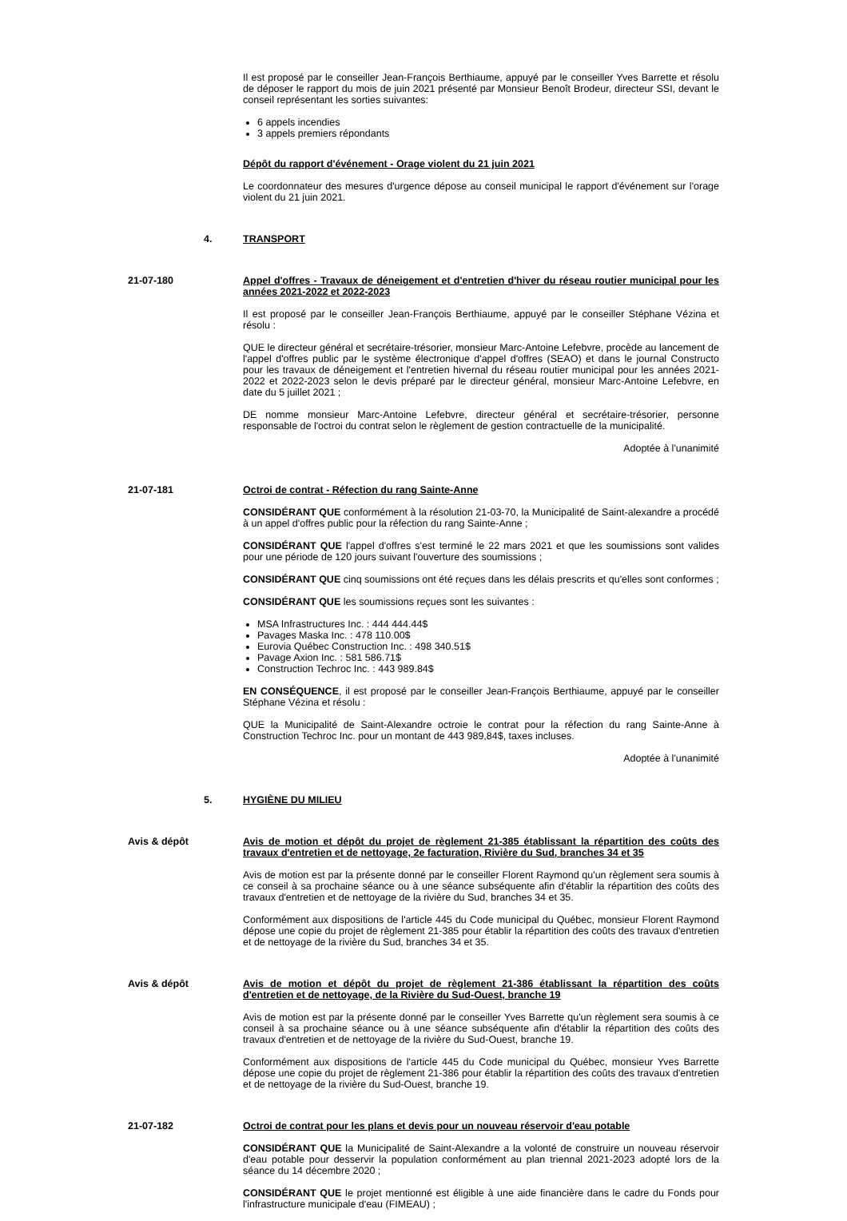Il est proposé par le conseiller Jean-François Berthiaume, appuyé par le conseiller Yves Barrette et résolu de déposer le rapport du mois de juin 2021 présenté par Monsieur Benoît Brodeur, directeur SSI, devant le conseil représentant les sorties suivantes:
6 appels incendies
3 appels premiers répondants
Dépôt du rapport d'événement - Orage violent du 21 juin 2021
Le coordonnateur des mesures d'urgence dépose au conseil municipal le rapport d'événement sur l'orage violent du 21 juin 2021.
4. TRANSPORT
21-07-180 Appel d'offres - Travaux de déneigement et d'entretien d'hiver du réseau routier municipal pour les années 2021-2022 et 2022-2023
Il est proposé par le conseiller Jean-François Berthiaume, appuyé par le conseiller Stéphane Vézina et résolu :
QUE le directeur général et secrétaire-trésorier, monsieur Marc-Antoine Lefebvre, procède au lancement de l'appel d'offres public par le système électronique d'appel d'offres (SEAO) et dans le journal Constructo pour les travaux de déneigement et l'entretien hivernal du réseau routier municipal pour les années 2021-2022 et 2022-2023 selon le devis préparé par le directeur général, monsieur Marc-Antoine Lefebvre, en date du 5 juillet 2021 ;
DE nomme monsieur Marc-Antoine Lefebvre, directeur général et secrétaire-trésorier, personne responsable de l'octroi du contrat selon le règlement de gestion contractuelle de la municipalité.
Adoptée à l'unanimité
21-07-181 Octroi de contrat - Réfection du rang Sainte-Anne
CONSIDÉRANT QUE conformément à la résolution 21-03-70, la Municipalité de Saint-alexandre a procédé à un appel d'offres public pour la réfection du rang Sainte-Anne ;
CONSIDÉRANT QUE l'appel d'offres s'est terminé le 22 mars 2021 et que les soumissions sont valides pour une période de 120 jours suivant l'ouverture des soumissions ;
CONSIDÉRANT QUE cinq soumissions ont été reçues dans les délais prescrits et qu'elles sont conformes ;
CONSIDÉRANT QUE les soumissions reçues sont les suivantes :
MSA Infrastructures Inc. : 444 444.44$
Pavages Maska Inc. : 478 110.00$
Eurovia Québec Construction Inc. : 498 340.51$
Pavage Axion Inc. : 581 586.71$
Construction Techroc Inc. : 443 989.84$
EN CONSÉQUENCE, il est proposé par le conseiller Jean-François Berthiaume, appuyé par le conseiller Stéphane Vézina et résolu :
QUE la Municipalité de Saint-Alexandre octroie le contrat pour la réfection du rang Sainte-Anne à Construction Techroc Inc. pour un montant de 443 989,84$, taxes incluses.
Adoptée à l'unanimité
5. HYGIÈNE DU MILIEU
Avis & dépôt Avis de motion et dépôt du projet de règlement 21-385 établissant la répartition des coûts des travaux d'entretien et de nettoyage, 2e facturation, Rivière du Sud, branches 34 et 35
Avis de motion est par la présente donné par le conseiller Florent Raymond qu'un règlement sera soumis à ce conseil à sa prochaine séance ou à une séance subséquente afin d'établir la répartition des coûts des travaux d'entretien et de nettoyage de la rivière du Sud, branches 34 et 35.
Conformément aux dispositions de l'article 445 du Code municipal du Québec, monsieur Florent Raymond dépose une copie du projet de règlement 21-385 pour établir la répartition des coûts des travaux d'entretien et de nettoyage de la rivière du Sud, branches 34 et 35.
Avis & dépôt Avis de motion et dépôt du projet de règlement 21-386 établissant la répartition des coûts d'entretien et de nettoyage, de la Rivière du Sud-Ouest, branche 19
Avis de motion est par la présente donné par le conseiller Yves Barrette qu'un règlement sera soumis à ce conseil à sa prochaine séance ou à une séance subséquente afin d'établir la répartition des coûts des travaux d'entretien et de nettoyage de la rivière du Sud-Ouest, branche 19.
Conformément aux dispositions de l'article 445 du Code municipal du Québec, monsieur Yves Barrette dépose une copie du projet de règlement 21-386 pour établir la répartition des coûts des travaux d'entretien et de nettoyage de la rivière du Sud-Ouest, branche 19.
21-07-182 Octroi de contrat pour les plans et devis pour un nouveau réservoir d'eau potable
CONSIDÉRANT QUE la Municipalité de Saint-Alexandre a la volonté de construire un nouveau réservoir d'eau potable pour desservir la population conformément au plan triennal 2021-2023 adopté lors de la séance du 14 décembre 2020 ;
CONSIDÉRANT QUE le projet mentionné est éligible à une aide financière dans le cadre du Fonds pour l'infrastructure municipale d'eau (FIMEAU) ;